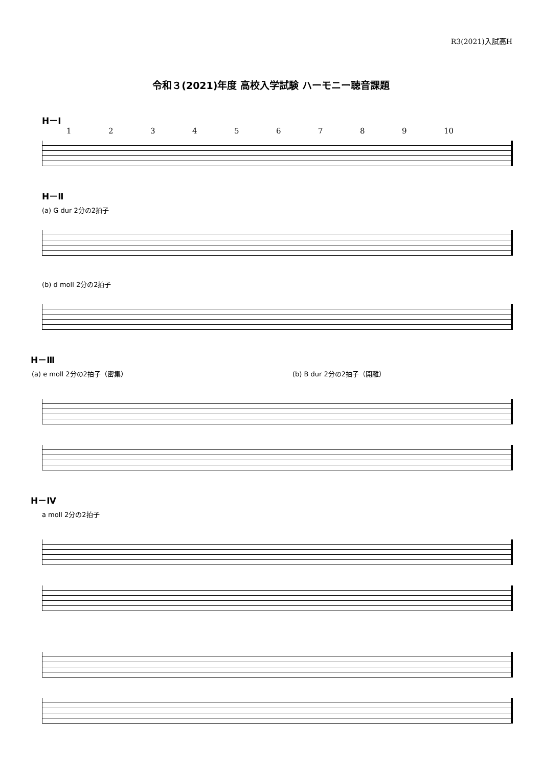R3(2021)入試高H
令和３(2021)年度 高校入学試験 ハーモニー聴音課題
H－Ⅰ
123456789 10
H－Ⅱ
(a) G dur 2分の2拍子
(b) d moll 2分の2拍子
H－Ⅲ
(a) e moll 2分の2拍子（密集） (b) B dur 2分の2拍子（開離）
H－Ⅳ
a moll 2分の2拍子